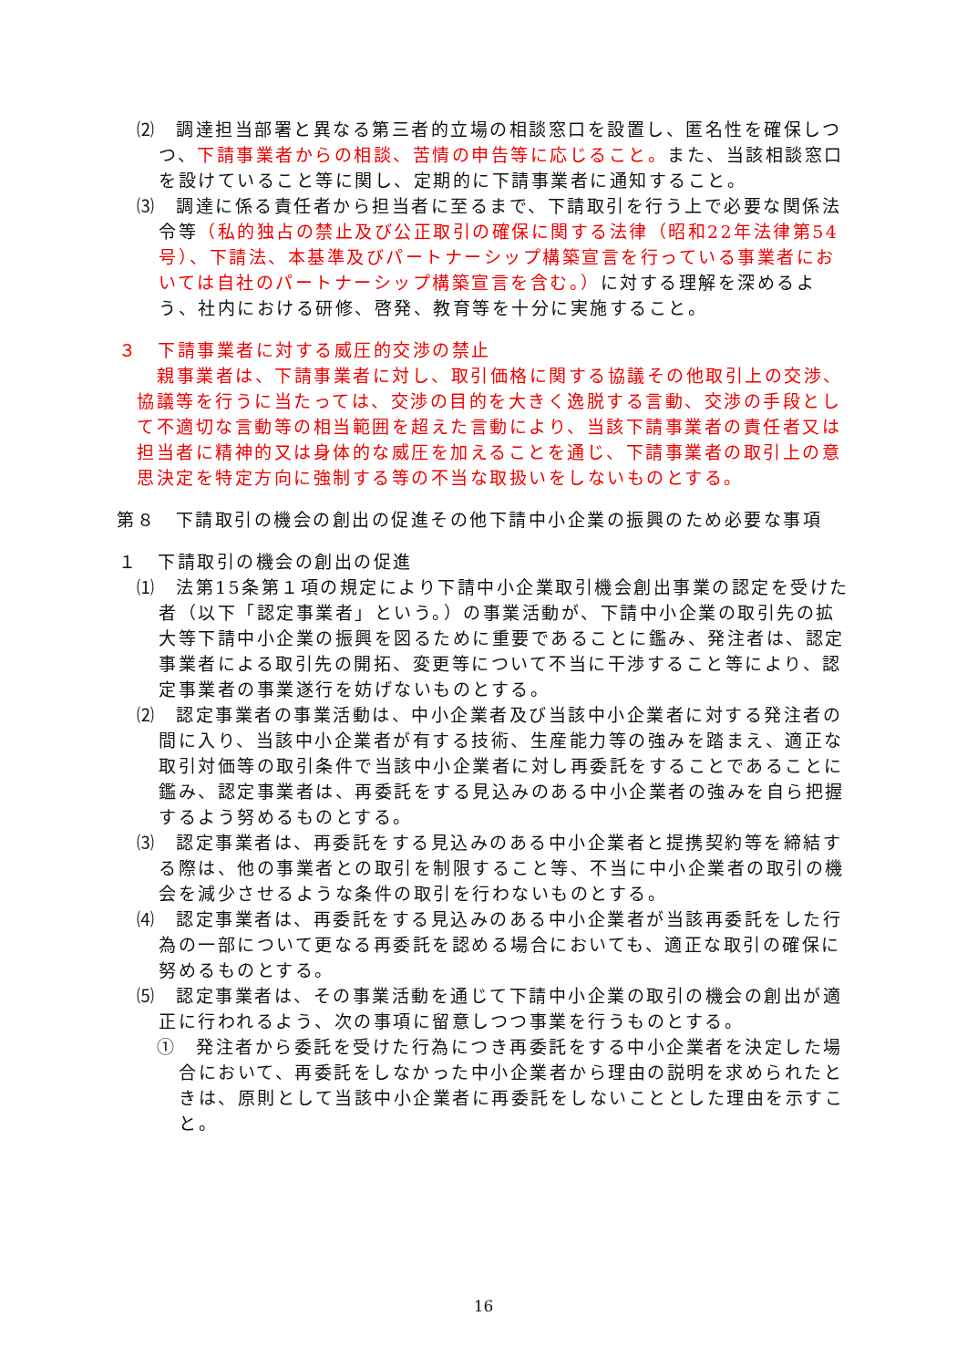⑵　調達担当部署と異なる第三者的立場の相談窓口を設置し、匿名性を確保しつつ、下請事業者からの相談、苦情の申告等に応じること。また、当該相談窓口を設けていること等に関し、定期的に下請事業者に通知すること。
⑶　調達に係る責任者から担当者に至るまで、下請取引を行う上で必要な関係法令等（私的独占の禁止及び公正取引の確保に関する法律（昭和22年法律第54号）、下請法、本基準及びパートナーシップ構築宣言を行っている事業者においては自社のパートナーシップ構築宣言を含む。）に対する理解を深めるよう、社内における研修、啓発、教育等を十分に実施すること。
３　下請事業者に対する威圧的交渉の禁止
親事業者は、下請事業者に対し、取引価格に関する協議その他取引上の交渉、協議等を行うに当たっては、交渉の目的を大きく逸脱する言動、交渉の手段として不適切な言動等の相当範囲を超えた言動により、当該下請事業者の責任者又は担当者に精神的又は身体的な威圧を加えることを通じ、下請事業者の取引上の意思決定を特定方向に強制する等の不当な取扱いをしないものとする。
第８　下請取引の機会の創出の促進その他下請中小企業の振興のため必要な事項
１　下請取引の機会の創出の促進
⑴　法第15条第１項の規定により下請中小企業取引機会創出事業の認定を受けた者（以下「認定事業者」という。）の事業活動が、下請中小企業の取引先の拡大等下請中小企業の振興を図るために重要であることに鑑み、発注者は、認定事業者による取引先の開拓、変更等について不当に干渉すること等により、認定事業者の事業遂行を妨げないものとする。
⑵　認定事業者の事業活動は、中小企業者及び当該中小企業者に対する発注者の間に入り、当該中小企業者が有する技術、生産能力等の強みを踏まえ、適正な取引対価等の取引条件で当該中小企業者に対し再委託をすることであることに鑑み、認定事業者は、再委託をする見込みのある中小企業者の強みを自ら把握するよう努めるものとする。
⑶　認定事業者は、再委託をする見込みのある中小企業者と提携契約等を締結する際は、他の事業者との取引を制限すること等、不当に中小企業者の取引の機会を減少させるような条件の取引を行わないものとする。
⑷　認定事業者は、再委託をする見込みのある中小企業者が当該再委託をした行為の一部について更なる再委託を認める場合においても、適正な取引の確保に努めるものとする。
⑸　認定事業者は、その事業活動を通じて下請中小企業の取引の機会の創出が適正に行われるよう、次の事項に留意しつつ事業を行うものとする。
①　発注者から委託を受けた行為につき再委託をする中小企業者を決定した場合において、再委託をしなかった中小企業者から理由の説明を求められたときは、原則として当該中小企業者に再委託をしないこととした理由を示すこと。
16